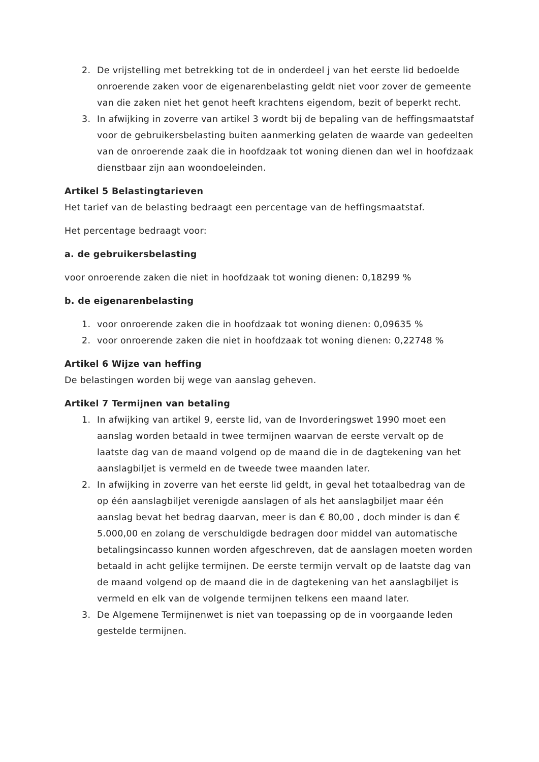2. De vrijstelling met betrekking tot de in onderdeel j van het eerste lid bedoelde onroerende zaken voor de eigenarenbelasting geldt niet voor zover de gemeente van die zaken niet het genot heeft krachtens eigendom, bezit of beperkt recht.
3. In afwijking in zoverre van artikel 3 wordt bij de bepaling van de heffingsmaatstaf voor de gebruikersbelasting buiten aanmerking gelaten de waarde van gedeelten van de onroerende zaak die in hoofdzaak tot woning dienen dan wel in hoofdzaak dienstbaar zijn aan woondoeleinden.
Artikel 5 Belastingtarieven
Het tarief van de belasting bedraagt een percentage van de heffingsmaatstaf.
Het percentage bedraagt voor:
a. de gebruikersbelasting
voor onroerende zaken die niet in hoofdzaak tot woning dienen: 0,18299 %
b. de eigenarenbelasting
1. voor onroerende zaken die in hoofdzaak tot woning dienen: 0,09635 %
2. voor onroerende zaken die niet in hoofdzaak tot woning dienen: 0,22748 %
Artikel 6 Wijze van heffing
De belastingen worden bij wege van aanslag geheven.
Artikel 7 Termijnen van betaling
1. In afwijking van artikel 9, eerste lid, van de Invorderingswet 1990 moet een aanslag worden betaald in twee termijnen waarvan de eerste vervalt op de laatste dag van de maand volgend op de maand die in de dagtekening van het aanslagbiljet is vermeld en de tweede twee maanden later.
2. In afwijking in zoverre van het eerste lid geldt, in geval het totaalbedrag van de op één aanslagbiljet verenigde aanslagen of als het aanslagbiljet maar één aanslag bevat het bedrag daarvan, meer is dan € 80,00 , doch minder is dan € 5.000,00 en zolang de verschuldigde bedragen door middel van automatische betalingsincasso kunnen worden afgeschreven, dat de aanslagen moeten worden betaald in acht gelijke termijnen. De eerste termijn vervalt op de laatste dag van de maand volgend op de maand die in de dagtekening van het aanslagbiljet is vermeld en elk van de volgende termijnen telkens een maand later.
3. De Algemene Termijnenwet is niet van toepassing op de in voorgaande leden gestelde termijnen.